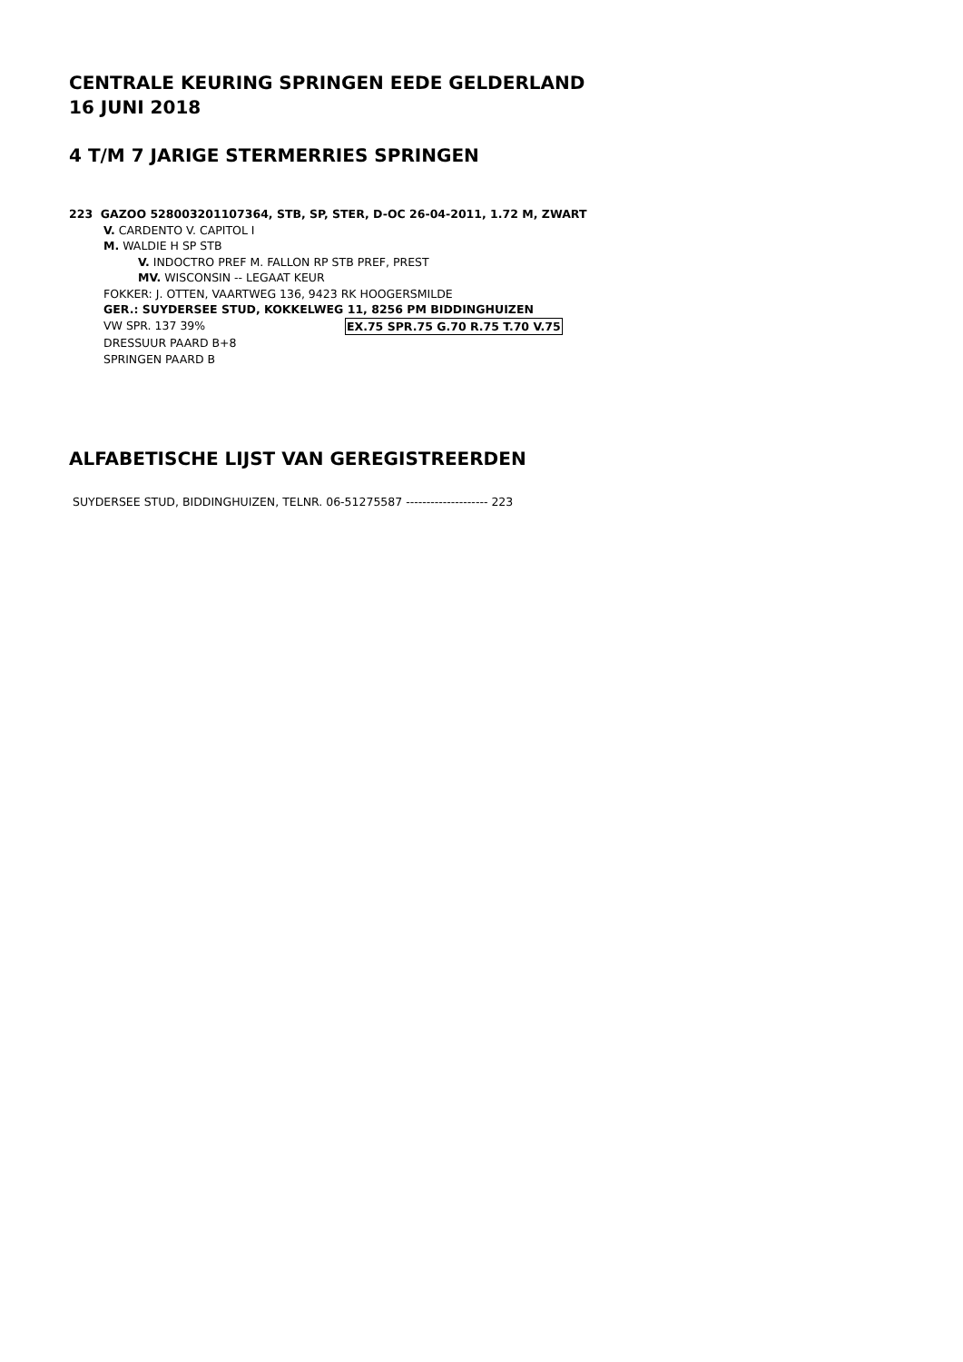CENTRALE KEURING SPRINGEN EEDE GELDERLAND
16 JUNI 2018
4 T/M 7 JARIGE STERMERRIES SPRINGEN
223 GAZOO 528003201107364, STB, SP, STER, D-OC 26-04-2011, 1.72 M, ZWART
V. CARDENTO V. CAPITOL I
M. WALDIE H SP STB
V. INDOCTRO PREF M. FALLON RP STB PREF, PREST
MV. WISCONSIN -- LEGAAT KEUR
FOKKER: J. OTTEN, VAARTWEG 136, 9423 RK HOOGERSMILDE
GER.: SUYDERSEE STUD, KOKKELWEG 11, 8256 PM BIDDINGHUIZEN
VW SPR. 137 39% EX.75 SPR.75 G.70 R.75 T.70 V.75
DRESSUUR PAARD B+8
SPRINGEN PAARD B
ALFABETISCHE LIJST VAN GEREGISTREERDEN
SUYDERSEE STUD, BIDDINGHUIZEN, TELNR. 06-51275587 -------------------- 223